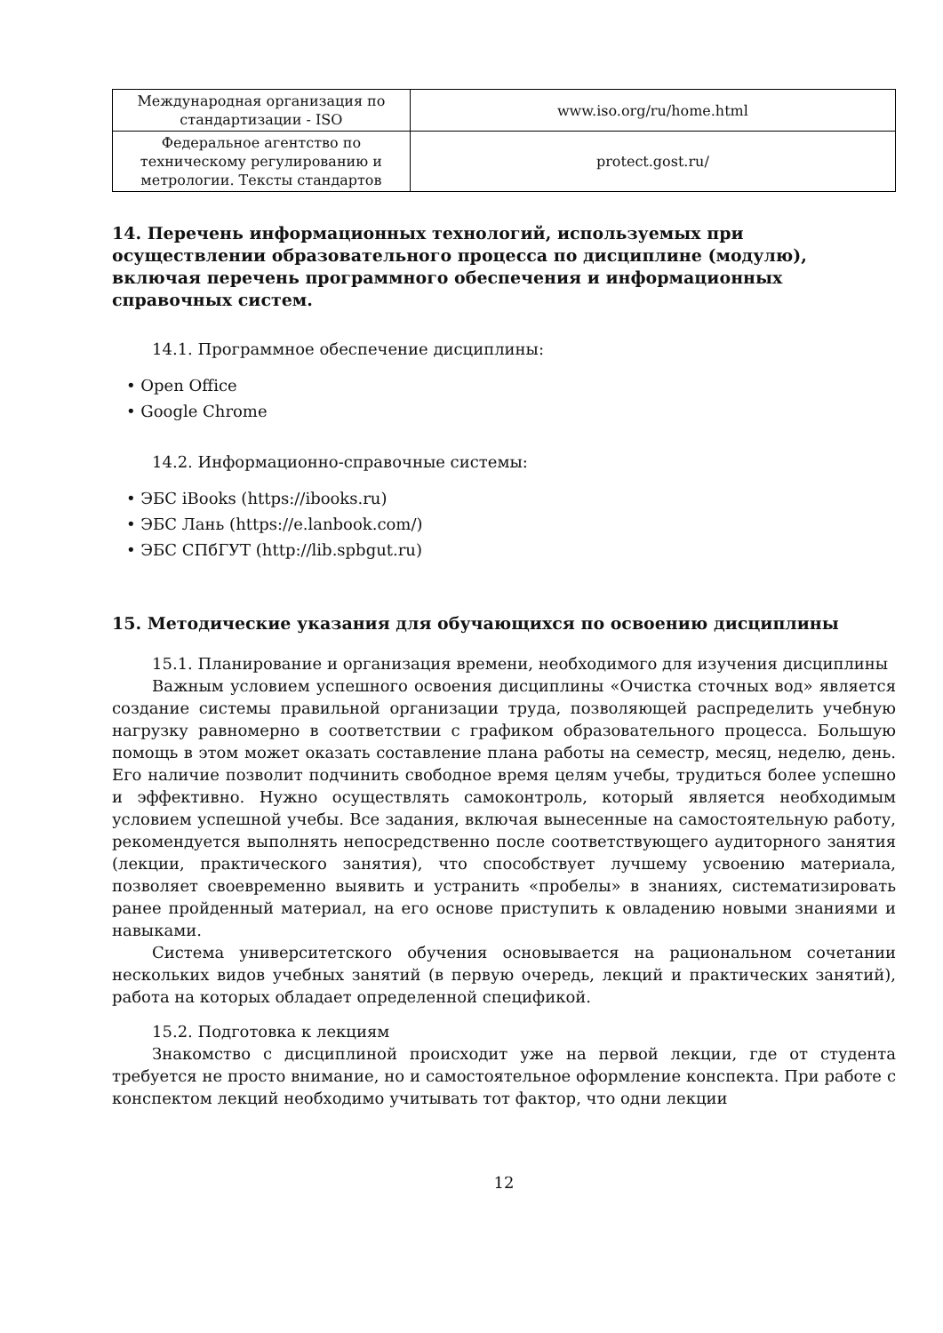| Международная организация по стандартизации - ISO | www.iso.org/ru/home.html |
| Федеральное агентство по техническому регулированию и метрологии. Тексты стандартов | protect.gost.ru/ |
14. Перечень информационных технологий, используемых при осуществлении образовательного процесса по дисциплине (модулю), включая перечень программного обеспечения и информационных справочных систем.
14.1. Программное обеспечение дисциплины:
• Open Office
• Google Chrome
14.2. Информационно-справочные системы:
• ЭБС iBooks (https://ibooks.ru)
• ЭБС Лань (https://e.lanbook.com/)
• ЭБС СПбГУТ (http://lib.spbgut.ru)
15. Методические указания для обучающихся по освоению дисциплины
15.1. Планирование и организация времени, необходимого для изучения дисциплины
Важным условием успешного освоения дисциплины «Очистка сточных вод» является создание системы правильной организации труда, позволяющей распределить учебную нагрузку равномерно в соответствии с графиком образовательного процесса. Большую помощь в этом может оказать составление плана работы на семестр, месяц, неделю, день. Его наличие позволит подчинить свободное время целям учебы, трудиться более успешно и эффективно. Нужно осуществлять самоконтроль, который является необходимым условием успешной учебы. Все задания, включая вынесенные на самостоятельную работу, рекомендуется выполнять непосредственно после соответствующего аудиторного занятия (лекции, практического занятия), что способствует лучшему усвоению материала, позволяет своевременно выявить и устранить «пробелы» в знаниях, систематизировать ранее пройденный материал, на его основе приступить к овладению новыми знаниями и навыками.
Система университетского обучения основывается на рациональном сочетании нескольких видов учебных занятий (в первую очередь, лекций и практических занятий), работа на которых обладает определенной спецификой.
15.2. Подготовка к лекциям
Знакомство с дисциплиной происходит уже на первой лекции, где от студента требуется не просто внимание, но и самостоятельное оформление конспекта. При работе с конспектом лекций необходимо учитывать тот фактор, что одни лекции
12